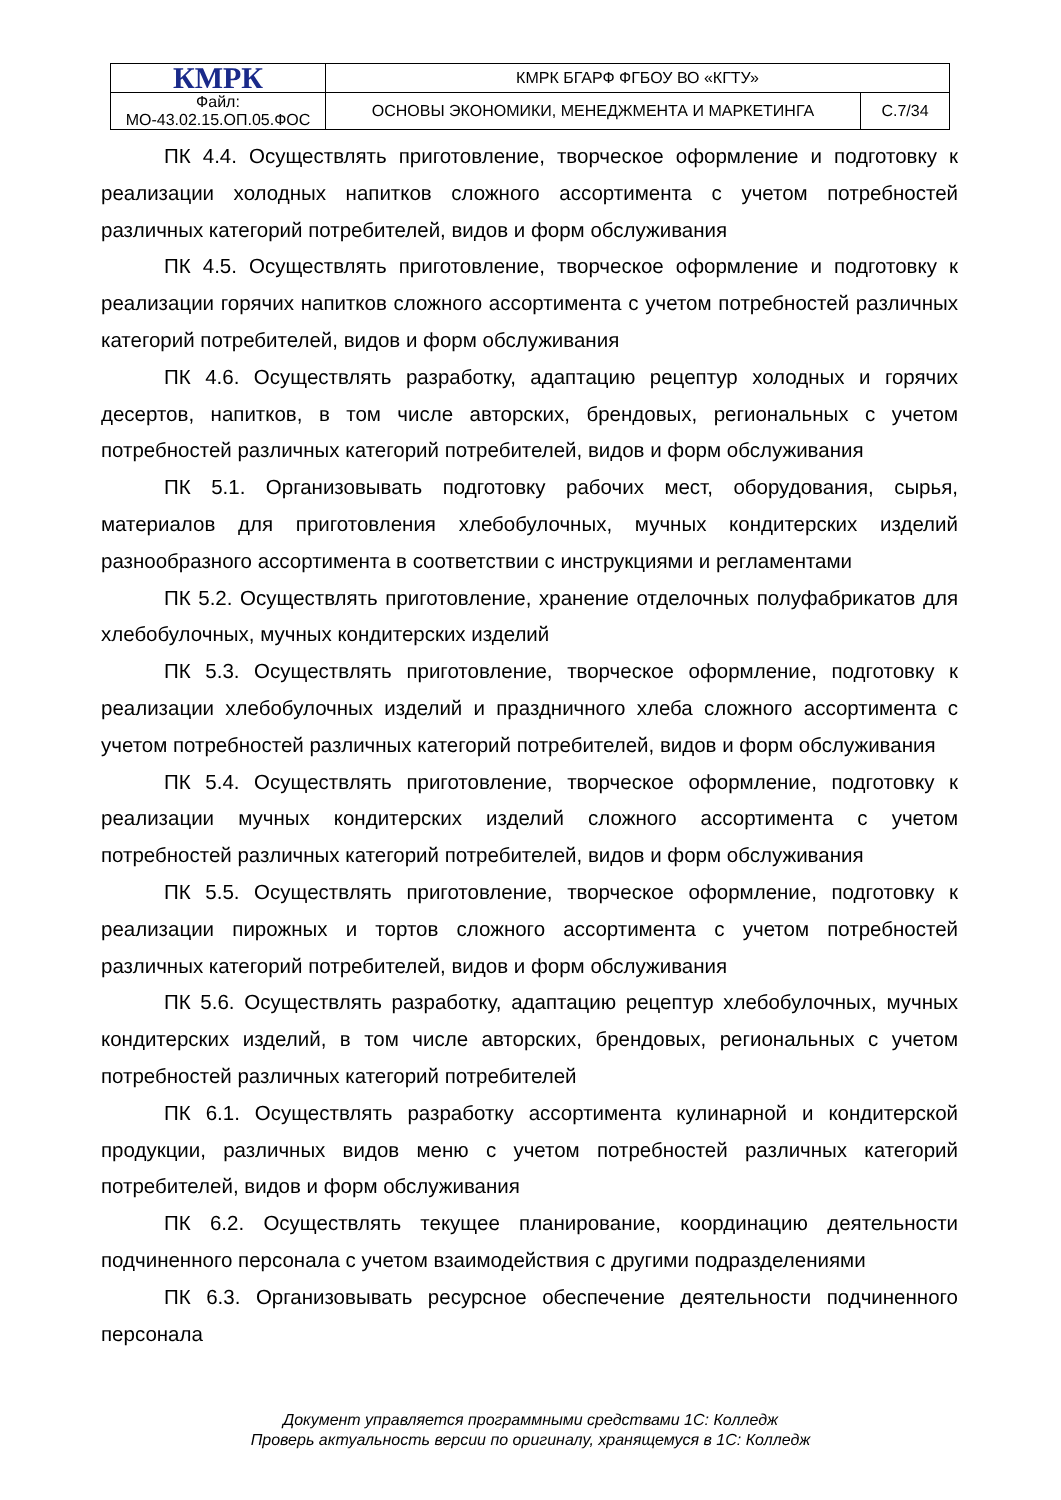| КМРК | КМРК БГАРФ ФГБОУ ВО «КГТУ» | |
| Файл: МО-43.02.15.ОП.05.ФОС | ОСНОВЫ ЭКОНОМИКИ, МЕНЕДЖМЕНТА И МАРКЕТИНГА | С.7/34 |
ПК 4.4. Осуществлять приготовление, творческое оформление и подготовку к реализации холодных напитков сложного ассортимента с учетом потребностей различных категорий потребителей, видов и форм обслуживания
ПК 4.5. Осуществлять приготовление, творческое оформление и подготовку к реализации горячих напитков сложного ассортимента с учетом потребностей различных категорий потребителей, видов и форм обслуживания
ПК 4.6. Осуществлять разработку, адаптацию рецептур холодных и горячих десертов, напитков, в том числе авторских, брендовых, региональных с учетом потребностей различных категорий потребителей, видов и форм обслуживания
ПК 5.1. Организовывать подготовку рабочих мест, оборудования, сырья, материалов для приготовления хлебобулочных, мучных кондитерских изделий разнообразного ассортимента в соответствии с инструкциями и регламентами
ПК 5.2. Осуществлять приготовление, хранение отделочных полуфабрикатов для хлебобулочных, мучных кондитерских изделий
ПК 5.3. Осуществлять приготовление, творческое оформление, подготовку к реализации хлебобулочных изделий и праздничного хлеба сложного ассортимента с учетом потребностей различных категорий потребителей, видов и форм обслуживания
ПК 5.4. Осуществлять приготовление, творческое оформление, подготовку к реализации мучных кондитерских изделий сложного ассортимента с учетом потребностей различных категорий потребителей, видов и форм обслуживания
ПК 5.5. Осуществлять приготовление, творческое оформление, подготовку к реализации пирожных и тортов сложного ассортимента с учетом потребностей различных категорий потребителей, видов и форм обслуживания
ПК 5.6. Осуществлять разработку, адаптацию рецептур хлебобулочных, мучных кондитерских изделий, в том числе авторских, брендовых, региональных с учетом потребностей различных категорий потребителей
ПК 6.1. Осуществлять разработку ассортимента кулинарной и кондитерской продукции, различных видов меню с учетом потребностей различных категорий потребителей, видов и форм обслуживания
ПК 6.2. Осуществлять текущее планирование, координацию деятельности подчиненного персонала с учетом взаимодействия с другими подразделениями
ПК 6.3. Организовывать ресурсное обеспечение деятельности подчиненного персонала
Документ управляется программными средствами 1С: Колледж
Проверь актуальность версии по оригиналу, хранящемуся в 1С: Колледж